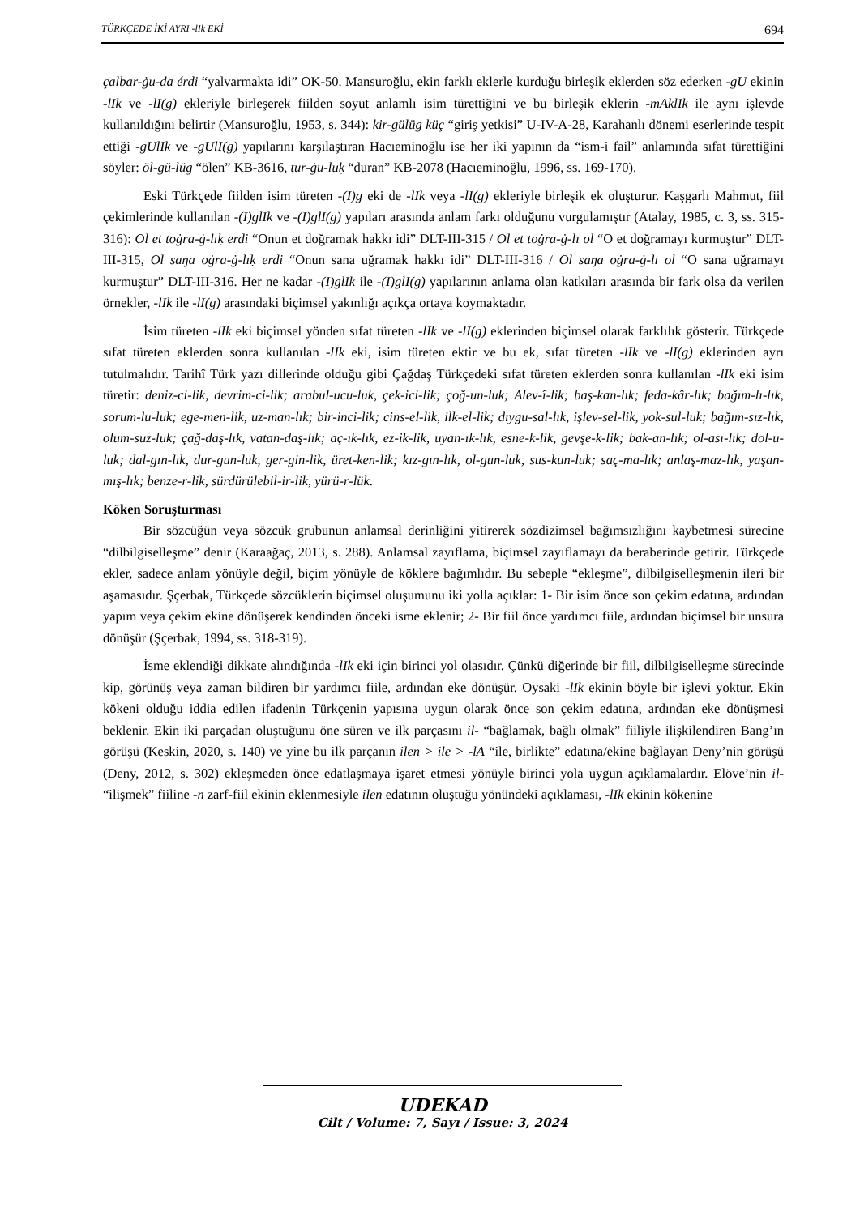TÜRKÇEDE İKİ AYRI -lIk EKİ 694
çalbar-ġu-da érdi “yalvarmakta idi” OK-50. Mansuroğlu, ekin farklı eklerle kurduğu birleşik eklerden söz ederken -gU ekinin -lIk ve -lI(g) ekleriyle birleşerek fiilden soyut anlamlı isim türettiğini ve bu birleşik eklerin -mAklIk ile aynı işlevde kullanıldığını belirtir (Mansuroğlu, 1953, s. 344): kir-gülüg küç “giriş yetkisi” U-IV-A-28, Karahanlı dönemi eserlerinde tespit ettiği -gUlIk ve -gUlI(g) yapılarını karşılaştıran Hacıeminoğlu ise her iki yapının da “ism-i fail” anlamında sıfat türettiğini söyler: öl-gü-lüg “ölen” KB-3616, tur-ġu-luḳ “duran” KB-2078 (Hacıeminoğlu, 1996, ss. 169-170).
Eski Türkçede fiilden isim türeten -(I)g eki de -lIk veya -lI(g) ekleriyle birleşik ek oluşturur. Kaşgarlı Mahmut, fiil çekimlerinde kullanılan -(I)glIk ve -(I)glI(g) yapıları arasında anlam farkı olduğunu vurgulamıştır (Atalay, 1985, c. 3, ss. 315-316): Ol et toġra-ġ-lıḳ erdi “Onun et doğramak hakkı idi” DLT-III-315 / Ol et toġra-ġ-lı ol “O et doğramayı kurmuştur” DLT-III-315, Ol saŋa oġra-ġ-lıḳ erdi “Onun sana uğramak hakkı idi” DLT-III-316 / Ol saŋa oġra-ġ-lı ol “O sana uğramayı kurmuştur” DLT-III-316. Her ne kadar -(I)glIk ile -(I)glI(g) yapılarının anlama olan katkıları arasında bir fark olsa da verilen örnekler, -lIk ile -lI(g) arasındaki biçimsel yakınlığı açıkça ortaya koymaktadır.
İsim türeten -lIk eki biçimsel yönden sıfat türeten -lIk ve -lI(g) eklerinden biçimsel olarak farklılık gösterir. Türkçede sıfat türeten eklerden sonra kullanılan -lIk eki, isim türeten ektir ve bu ek, sıfat türeten -lIk ve -lI(g) eklerinden ayrı tutulmalıdır. Tarihî Türk yazı dillerinde olduğu gibi Çağdaş Türkçedeki sıfat türeten eklerden sonra kullanılan -lIk eki isim türetir: deniz-ci-lik, devrim-ci-lik; arabul-ucu-luk, çek-ici-lik; çoğ-un-luk; Alev-î-lik; baş-kan-lık; feda-kâr-lık; bağım-lı-lık, sorum-lu-luk; ege-men-lik, uz-man-lık; bir-inci-lik; cins-el-lik, ilk-el-lik; dıygu-sal-lık, işlev-sel-lik, yok-sul-luk; bağım-sız-lık, olum-suz-luk; çağ-daş-lık, vatan-daş-lık; aç-ık-lık, ez-ik-lik, uyan-ık-lık, esne-k-lik, gevşe-k-lik; bak-an-lık; ol-ası-lık; dol-u-luk; dal-gın-lık, dur-gun-luk, ger-gin-lik, üret-ken-lik; kız-gın-lık, ol-gun-luk, sus-kun-luk; saç-ma-lık; anlaş-maz-lık, yaşan-mış-lık; benze-r-lik, sürdürülebil-ir-lik, yürü-r-lük.
Köken Soruşturması
Bir sözcüğün veya sözcük grubunun anlamsal derinliğini yitirerek sözdizimsel bağımsızlığını kaybetmesi sürecine “dilbilgiselleşme” denir (Karaağaç, 2013, s. 288). Anlamsal zayıflama, biçimsel zayıflamayı da beraberinde getirir. Türkçede ekler, sadece anlam yönüyle değil, biçim yönüyle de köklere bağımlıdır. Bu sebeple “ekleşme”, dilbilgiselleşmenin ileri bir aşamasıdır. Şçerbak, Türkçede sözcüklerin biçimsel oluşumunu iki yolla açıklar: 1- Bir isim önce son çekim edatına, ardından yapım veya çekim ekine dönüşerek kendinden önceki isme eklenir; 2- Bir fiil önce yardımcı fiile, ardından biçimsel bir unsura dönüşür (Şçerbak, 1994, ss. 318-319).
İsme eklendiği dikkate alındığında -lIk eki için birinci yol olasıdır. Çünkü diğerinde bir fiil, dilbilgiselleşme sürecinde kip, görünüş veya zaman bildiren bir yardımcı fiile, ardından eke dönüşür. Oysaki -lIk ekinin böyle bir işlevi yoktur. Ekin kökeni olduğu iddia edilen ifadenin Türkçenin yapısına uygun olarak önce son çekim edatına, ardından eke dönüşmesi beklenir. Ekin iki parçadan oluştuğunu öne süren ve ilk parçasını il- “bağlamak, bağlı olmak” fiiliyle ilişkilendiren Bang’ın görüşü (Keskin, 2020, s. 140) ve yine bu ilk parçanın ilen > ile > -lA “ile, birlikte” edatına/ekine bağlayan Deny’nin görüşü (Deny, 2012, s. 302) ekleşmeden önce edatlaşmaya işaret etmesi yönüyle birinci yola uygun açıklamalardır. Elöve’nin il- “ilişmek” fiiline -n zarf-fiil ekinin eklenmesiyle ilen edatının oluştuğu yönündeki açıklaması, -lIk ekinin kökenine
UDEKAD
Cilt / Volume: 7, Sayı / Issue: 3, 2024